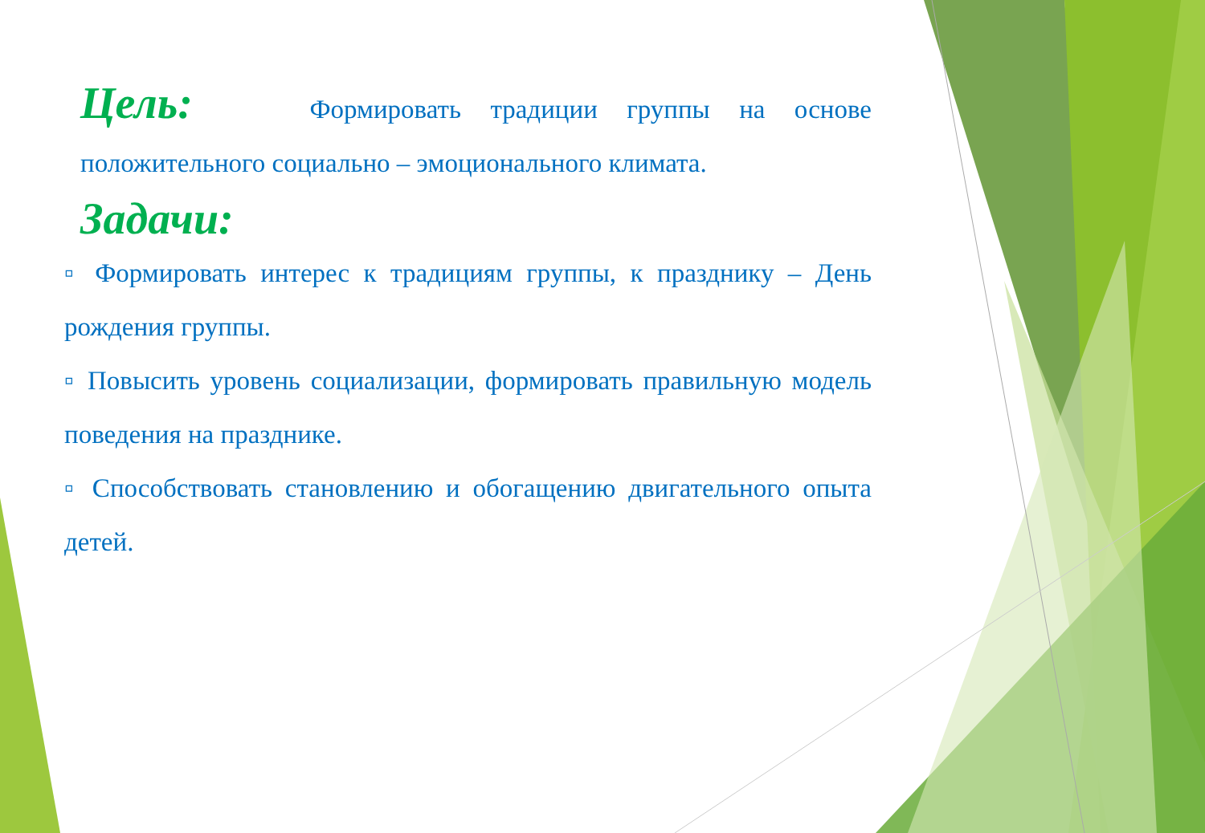Цель: Формировать традиции группы на основе положительного социально – эмоционального климата.
Задачи:
▫ Формировать интерес к традициям группы, к празднику – День рождения группы.
▫ Повысить уровень социализации, формировать правильную модель поведения на празднике.
▫ Способствовать становлению и обогащению двигательного опыта детей.